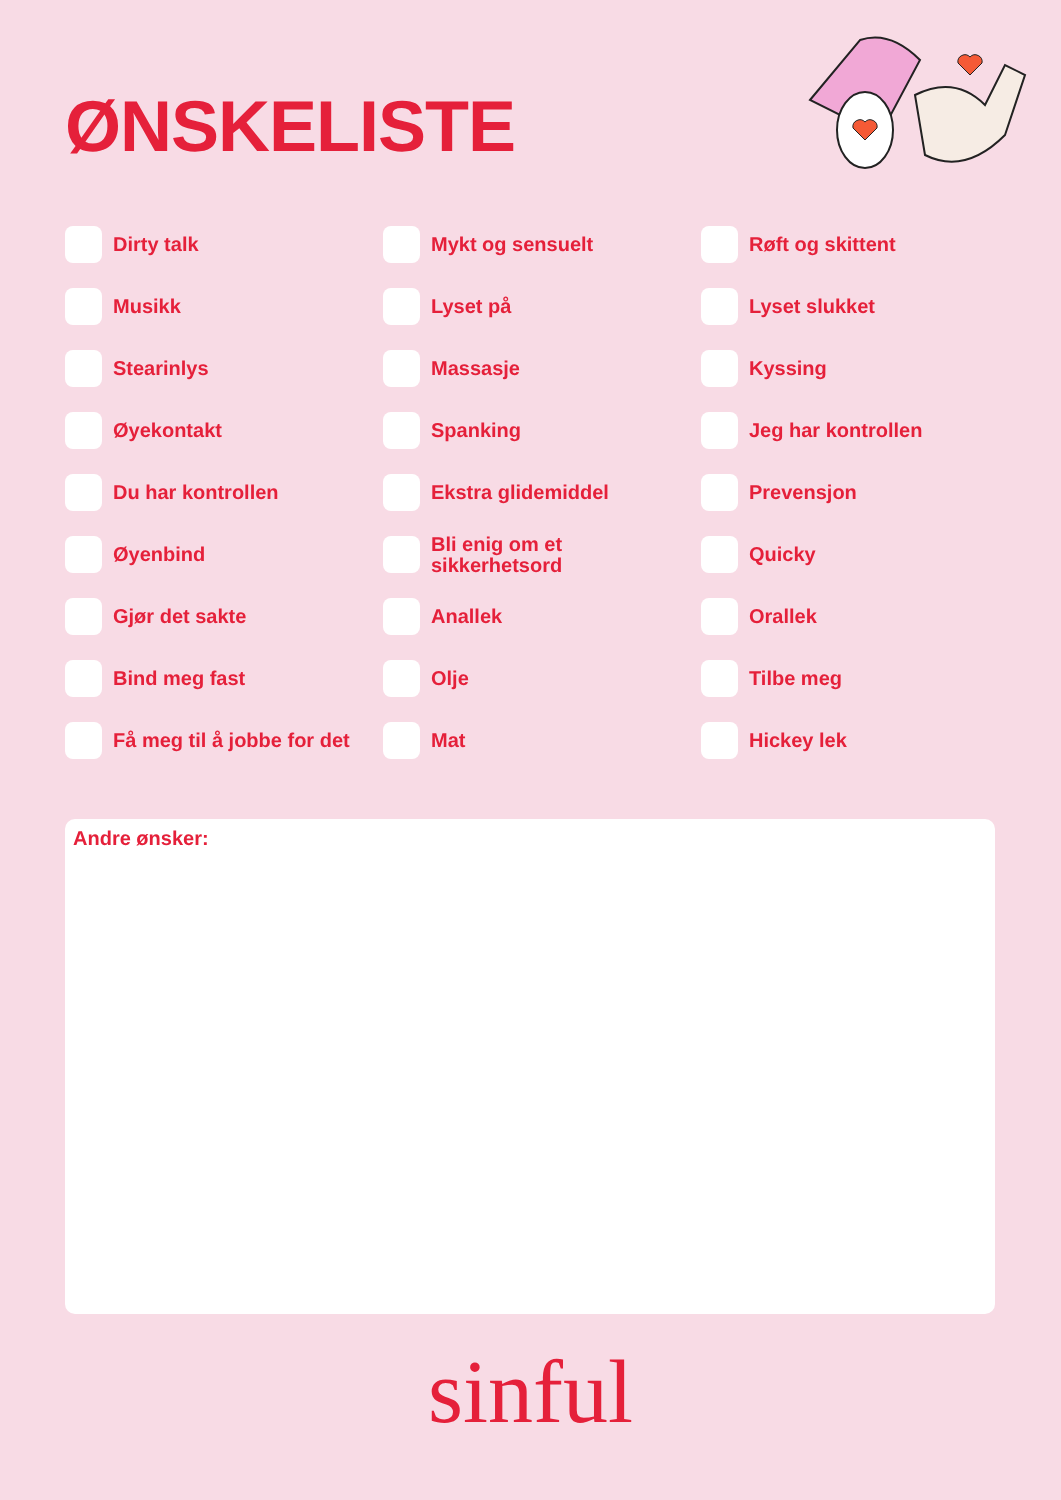ØNSKELISTE
Dirty talk
Mykt og sensuelt
Røft og skittent
Musikk
Lyset på
Lyset slukket
Stearinlys
Massasje
Kyssing
Øyekontakt
Spanking
Jeg har kontrollen
Du har kontrollen
Ekstra glidemiddel
Prevensjon
Øyenbind
Bli enig om et
sikkerhetsord
Quicky
Gjør det sakte
Anallek
Orallek
Bind meg fast
Olje
Tilbe meg
Få meg til å jobbe for det
Mat
Hickey lek
Andre ønsker:
sinful